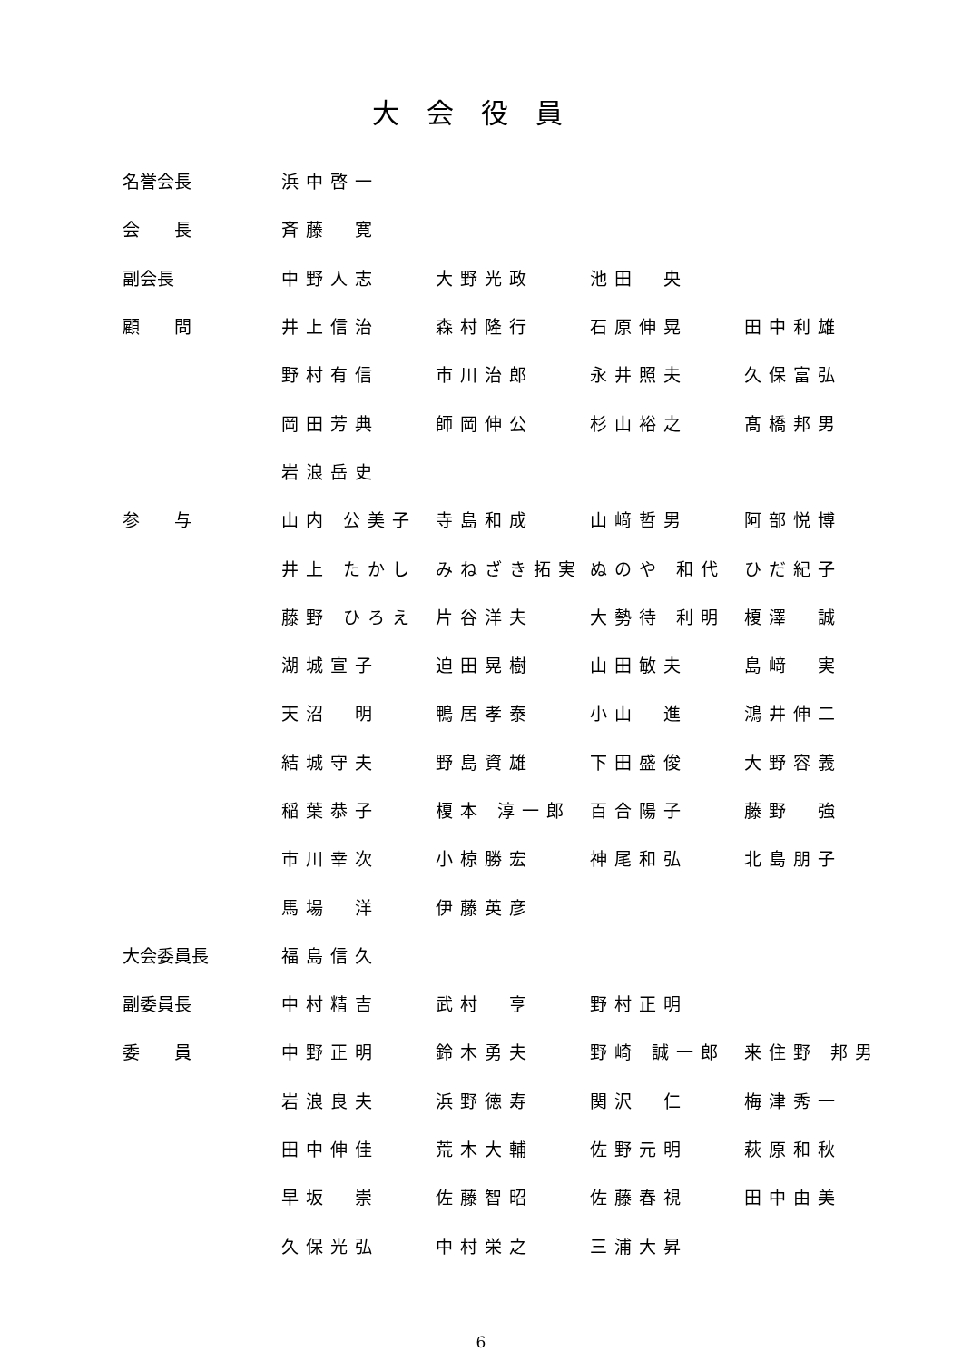大会役員
| 名誉会長 | 浜中啓一 | | | |
| 会 長 | 斉藤 寛 | | | |
| 副会長 | 中野人志 | 大野光政 | 池田 央 | |
| 顧 問 | 井上信治 | 森村隆行 | 石原伸晃 | 田中利雄 |
| | 野村有信 | 市川治郎 | 永井照夫 | 久保富弘 |
| | 岡田芳典 | 師岡伸公 | 杉山裕之 | 髙橋邦男 |
| | 岩浪岳史 | | | |
| 参 与 | 山内 公美子 | 寺島和成 | 山﨑哲男 | 阿部悦博 |
| | 井上 たかし | みねざき拓実 | ぬのや 和代 | ひだ紀子 |
| | 藤野 ひろえ | 片谷洋夫 | 大勢待 利明 | 榎澤 誠 |
| | 湖城宣子 | 迫田晃樹 | 山田敏夫 | 島﨑 実 |
| | 天沼 明 | 鴨居孝泰 | 小山 進 | 鴻井伸二 |
| | 結城守夫 | 野島資雄 | 下田盛俊 | 大野容義 |
| | 稲葉恭子 | 榎本 淳一郎 | 百合陽子 | 藤野 強 |
| | 市川幸次 | 小椋勝宏 | 神尾和弘 | 北島朋子 |
| | 馬場 洋 | 伊藤英彦 | | |
| 大会委員長 | 福島信久 | | | |
| 副委員長 | 中村精吉 | 武村 亨 | 野村正明 | |
| 委 員 | 中野正明 | 鈴木勇夫 | 野崎 誠一郎 | 来住野 邦男 |
| | 岩浪良夫 | 浜野徳寿 | 関沢 仁 | 梅津秀一 |
| | 田中伸佳 | 荒木大輔 | 佐野元明 | 萩原和秋 |
| | 早坂 崇 | 佐藤智昭 | 佐藤春視 | 田中由美 |
| | 久保光弘 | 中村栄之 | 三浦大昇 | |
6